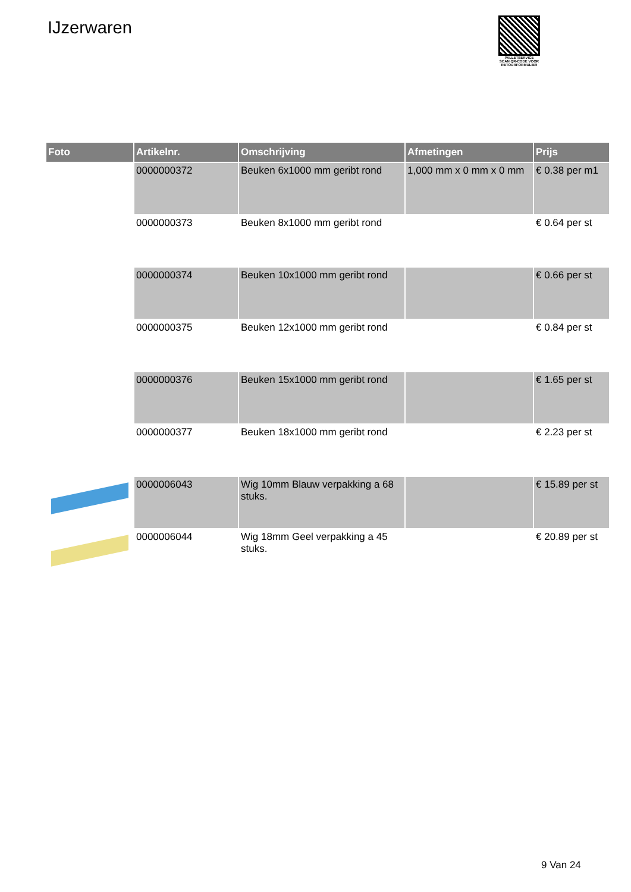IJzerwaren
PALLETSERVICE
SCAN QR-CODE VOOR RETOURFORMULIER
| Foto | Artikelnr. | Omschrijving | Afmetingen | Prijs |
| --- | --- | --- | --- | --- |
| | 0000000372 | Beuken 6x1000 mm geribt rond | 1,000 mm x 0 mm x 0 mm | € 0.38 per m1 |
| | 0000000373 | Beuken 8x1000 mm geribt rond | | € 0.64 per st |
| | 0000000374 | Beuken 10x1000 mm geribt rond | | € 0.66 per st |
| | 0000000375 | Beuken 12x1000 mm geribt rond | | € 0.84 per st |
| | 0000000376 | Beuken 15x1000 mm geribt rond | | € 1.65 per st |
| | 0000000377 | Beuken 18x1000 mm geribt rond | | € 2.23 per st |
| | 0000006043 | Wig 10mm Blauw verpakking a 68 stuks. | | € 15.89 per st |
| | 0000006044 | Wig 18mm Geel verpakking a 45 stuks. | | € 20.89 per st |
9 Van 24